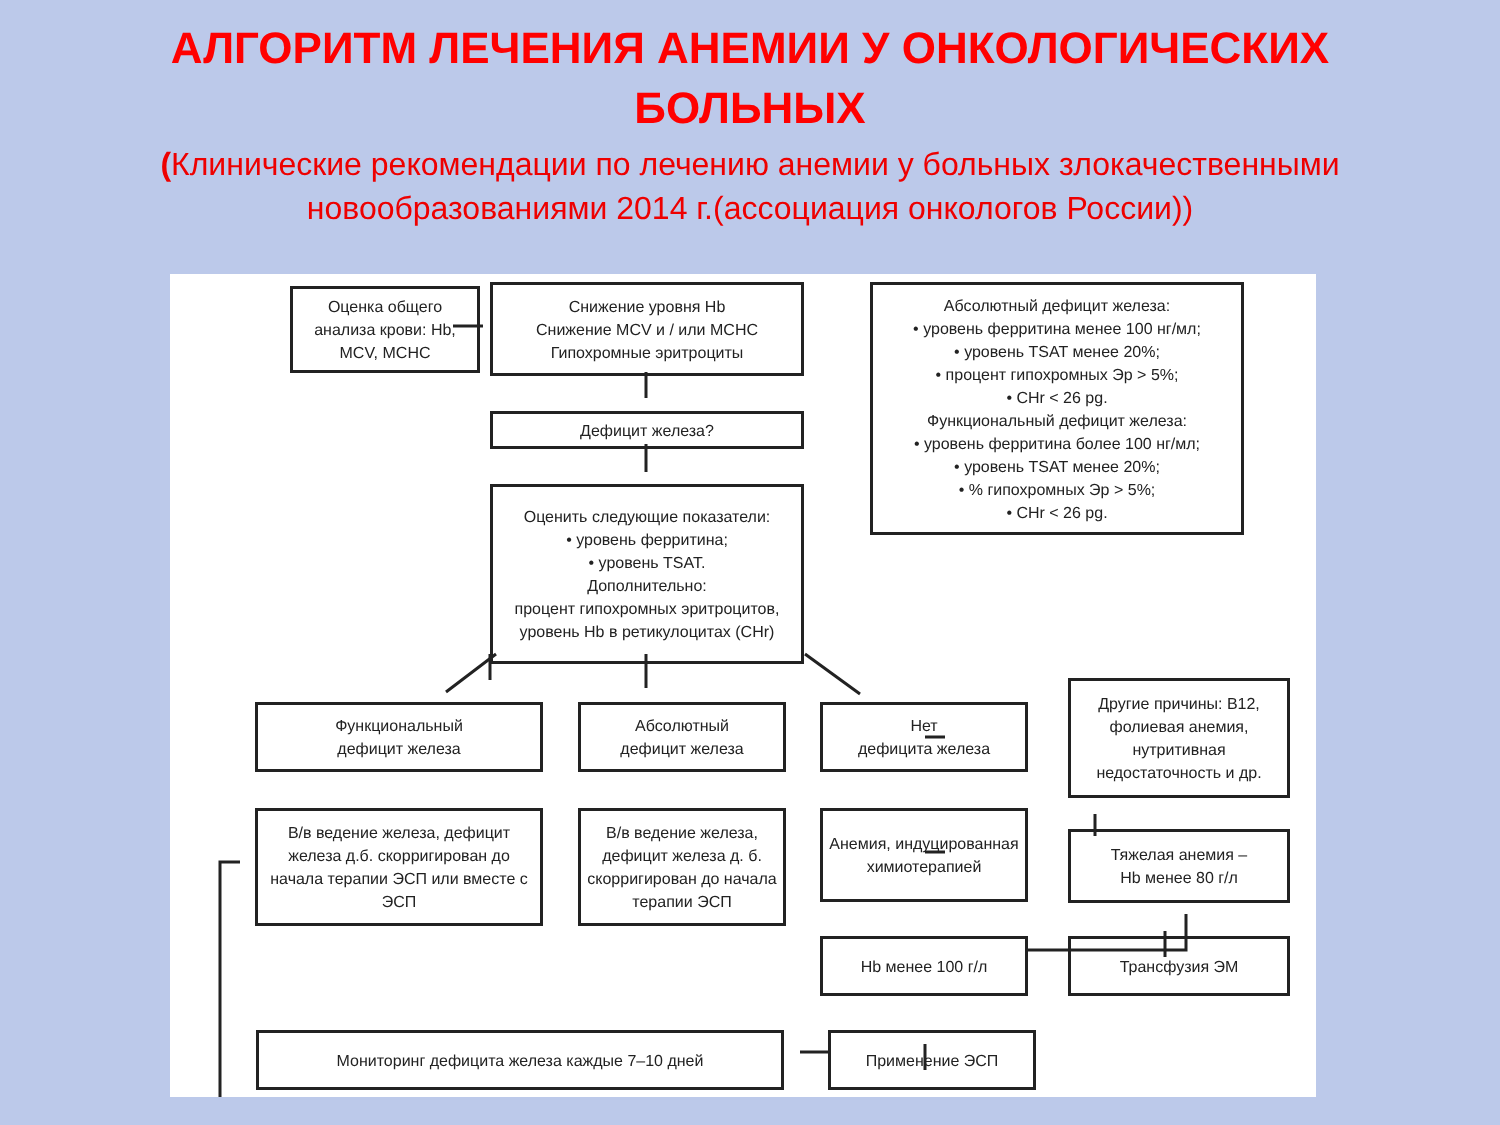АЛГОРИТМ ЛЕЧЕНИЯ АНЕМИИ У ОНКОЛОГИЧЕСКИХ
БОЛЬНЫХ
(Клинические рекомендации по лечению анемии у больных злокачественными новообразованиями 2014 г.(ассоциация онкологов России))
Оценка общего анализа крови: Hb, MCV, MCHC
Снижение уровня Hb
Снижение MCV и / или MCHC
Гипохромные эритроциты
Абсолютный дефицит железа:
• уровень ферритина менее 100 нг/мл;
• уровень TSAT менее 20%;
• процент гипохромных Эр > 5%;
• CHr < 26 pg.
Функциональный дефицит железа:
• уровень ферритина более 100 нг/мл;
• уровень TSAT менее 20%;
• % гипохромных Эр > 5%;
• CHr < 26 pg.
Дефицит железа?
Оценить следующие показатели:
• уровень ферритина;
• уровень TSAT.
Дополнительно:
процент гипохромных эритроцитов, уровень Hb в ретикулоцитах (CHr)
Функциональный
дефицит железа
Абсолютный
дефицит железа
Нет
дефицита железа
Другие причины: B12, фолиевая анемия, нутритивная недостаточность и др.
В/в ведение железа, дефицит железа д.б. скорригирован до начала терапии ЭСП или вместе с ЭСП
В/в ведение железа, дефицит железа д. б. скорригирован до начала терапии ЭСП
Анемия, индуцированная химиотерапией
Тяжелая анемия –
Hb менее 80 г/л
Hb менее 100 г/л Трансфузия ЭМ
Мониторинг дефицита железа каждые 7–10 дней Применение ЭСП